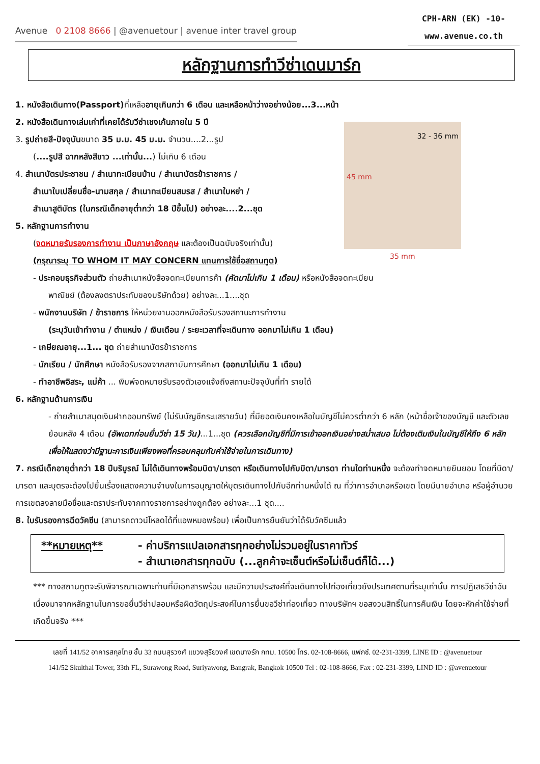Avenue 0 2108 8666 | @avenuetour | avenue inter travel group
CPH-ARN (EK) -10-
www.avenue.co.th
หลักฐานการทำวีซ่าเดนมาร์ก
1. หนังสือเดินทาง(Passport) ที่เหลืออายุเกินกว่า 6 เดือน และเหลือหน้าว่างอย่างน้อย...3...หน้า
2. หนังสือเดินทางเล่มเก่าที่เคยได้รับวีซ่าเชงเก้นภายใน 5 ปี
3. รูปถ่ายสี-ปัจจุบันขนาด 35 ม.ม. 45 ม.ม. จำนวน....2...รูป
(....รูปสี ฉากหลังสีขาว ...เท่านั้น...) ไม่เกิน 6 เดือน
4. สำเนาบัตรประชาชน / สำเนาทะเบียนบ้าน / สำเนาบัตรข้าราชการ /
สำเนาใบเปลี่ยนชื่อ-นามสกุล / สำเนาทะเบียนสมรส / สำเนาใบหย่า /
สำเนาสูติบัตร (ในกรณีเด็กอายุต่ำกว่า 18 ปีขึ้นไป) อย่างละ....2...ชุด
5. หลักฐานการทำงาน
(จดหมายรับรองการทำงาน เป็นภาษาอังกฤษ และต้องเป็นฉบับจริงเท่านั้น)
(กรุณาระบุ TO WHOM IT MAY CONCERN แทนการใช้ชื่อสถานทูต)
32 - 36 mm
45 mm
35 mm
- ประกอบธุรกิจส่วนตัว ถ่ายสำเนาหนังสือจดทะเบียนการค้า (คัดมาไม่เกิน 1 เดือน) หรือหนังสือจดทะเบียน
พาณิชย์ (ต้องลงตราประทับของบริษัทด้วย) อย่างละ...1....ชุด
- พนักงานบริษัท / ข้าราชการ ให้หน่วยงานออกหนังสือรับรองสถานะการทำงาน
(ระบุวันเข้าทำงาน / ตำแหน่ง / เงินเดือน / ระยะเวลาที่จะเดินทาง ออกมาไม่เกิน 1 เดือน)
- เกษียณอายุ...1... ชุด ถ่ายสำเนาบัตรข้าราชการ
- นักเรียน / นักศึกษา หนังสือรับรองจากสถาบันการศึกษา (ออกมาไม่เกิน 1 เดือน)
- ทำอาชีพอิสระ, แม่ค้า ... พิมพ์จดหมายรับรองตัวเองแจ้งถึงสถานะปัจจุบันที่ทำ รายได้
6. หลักฐานด้านการเงิน
- ถ่ายสำเนาสมุดเงินฝากออมทรัพย์ (ไม่รับบัญชีกระแสรายวัน) ที่มียอดเงินคงเหลือในบัญชีไม่ควรต่ำกว่า 6 หลัก (หน้าชื่อเจ้าของบัญชี และตัวเลขย้อนหลัง 4 เดือน (อัพเดทก่อนยื่นวีซ่า 15 วัน)...1...ชุด (ควรเลือกบัญชีที่มีการเข้าออกเงินอย่างสม่ำเสมอ ไม่ต้องเติมเงินในบัญชีให้ถึง 6 หลัก เพื่อให้แสดงว่ามีฐานะการเงินเพียงพอที่ครอบคลุมกับค่าใช้จ่ายในการเดินทาง)
7. กรณีเด็กอายุต่ำกว่า 18 ปีบริบูรณ์ ไม่ได้เดินทางพร้อมบิดา/มารดา หรือเดินทางไปกับบิดา/มารดา ท่านใดท่านหนึ่ง จะต้องทำจดหมายยินยอม โดยที่บิดา/มารดา และบุตรจะต้องไปยื่นเรื่องแสดงความจำนงในการอนุญาตให้บุตรเดินทางไปกับอีกท่านหนึ่งได้ ณ ที่ว่าการอำเภอหรือเขต โดยมีนายอำเภอ หรือผู้อำนวยการเขตลงลายมือชื่อและตราประทับจากทางราชการอย่างถูกต้อง อย่างละ...1 ชุด....
8. ใบรับรองการฉีดวัคซีน (สามารถดาวน์โหลดได้ที่แอพหมอพร้อม) เพื่อเป็นการยืนยันว่าได้รับวัคซีนแล้ว
**หมายเหตุ**
- ค่าบริการแปลเอกสารทุกอย่างไม่รวมอยู่ในราคาทัวร์
- สำเนาเอกสารทุกฉบับ (...ลูกค้าจะเซ็นต์หรือไม่เซ็นต์ก็ได้...)
*** ทางสถานทูตจะรับพิจารณาเฉพาะท่านที่มีเอกสารพร้อม และมีความประสงค์ที่จะเดินทางไปท่องเที่ยวยังประเทศตามที่ระบุเท่านั้น การปฏิเสธวีซ่าอันเนื่องมาจากหลักฐานในการขอยื่นวีซ่าปลอมหรือผิดวัตถุประสงค์ในการยื่นขอวีซ่าท่องเที่ยว ทางบริษัทฯ ขอสงวนสิทธิ์ในการคืนเงิน โดยจะหักค่าใช้จ่ายที่เกิดขึ้นจริง ***
เลขที่ 141/52 อาคารสกุลไทย ชั้น 33 ถนนสุรวงศ์ แขวงสุริยวงศ์ เขตบางรัก กทม. 10500 โทร. 02-108-8666, แฟกซ์. 02-231-3399, LINE ID : @avenuetour
141/52 Skulthai Tower, 33th FL, Surawong Road, Suriyawong, Bangrak, Bangkok 10500 Tel : 02-108-8666, Fax : 02-231-3399, LIND ID : @avenuetour